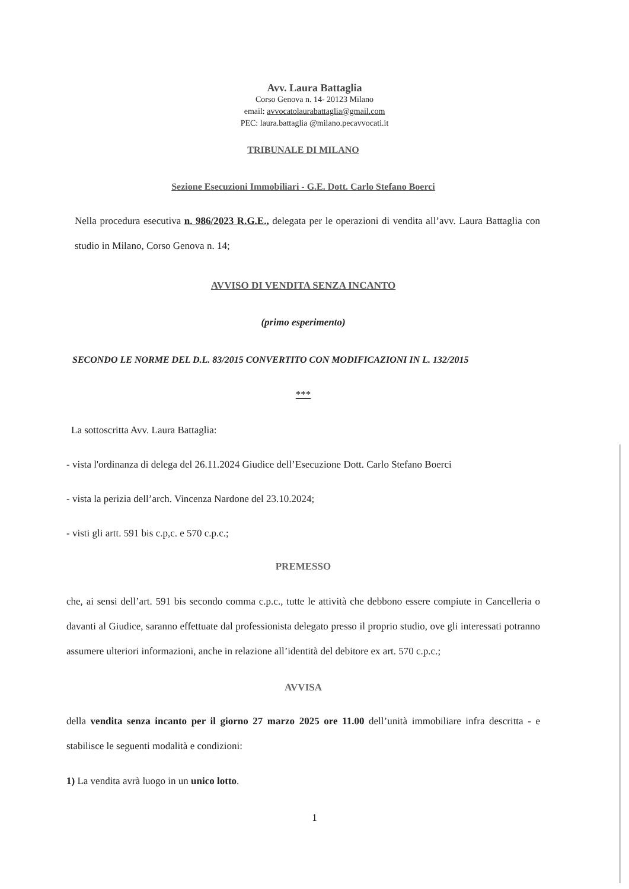Avv. Laura Battaglia
Corso Genova n. 14- 20123 Milano
email: avvocatolaurabattaglia@gmail.com
PEC: laura.battaglia @milano.pecavvocati.it
TRIBUNALE DI MILANO
Sezione Esecuzioni Immobiliari - G.E. Dott. Carlo Stefano Boerci
Nella procedura esecutiva n. 986/2023 R.G.E., delegata per le operazioni di vendita all’avv. Laura Battaglia con studio in Milano, Corso Genova n. 14;
AVVISO DI VENDITA SENZA INCANTO
(primo esperimento)
SECONDO LE NORME DEL D.L. 83/2015 CONVERTITO CON MODIFICAZIONI IN L. 132/2015
***
La sottoscritta Avv. Laura Battaglia:
- vista l'ordinanza di delega del 26.11.2024 Giudice dell’Esecuzione Dott. Carlo Stefano Boerci
- vista la perizia dell’arch. Vincenza Nardone del 23.10.2024;
- visti gli artt. 591 bis c.p,c. e 570 c.p.c.;
PREMESSO
che, ai sensi dell’art. 591 bis secondo comma c.p.c., tutte le attività che debbono essere compiute in Cancelleria o davanti al Giudice, saranno effettuate dal professionista delegato presso il proprio studio, ove gli interessati potranno assumere ulteriori informazioni, anche in relazione all’identità del debitore ex art. 570 c.p.c.;
AVVISA
della vendita senza incanto per il giorno 27 marzo 2025 ore 11.00 dell’unità immobiliare infra descritta - e stabilisce le seguenti modalità e condizioni:
1) La vendita avrà luogo in un unico lotto.
1